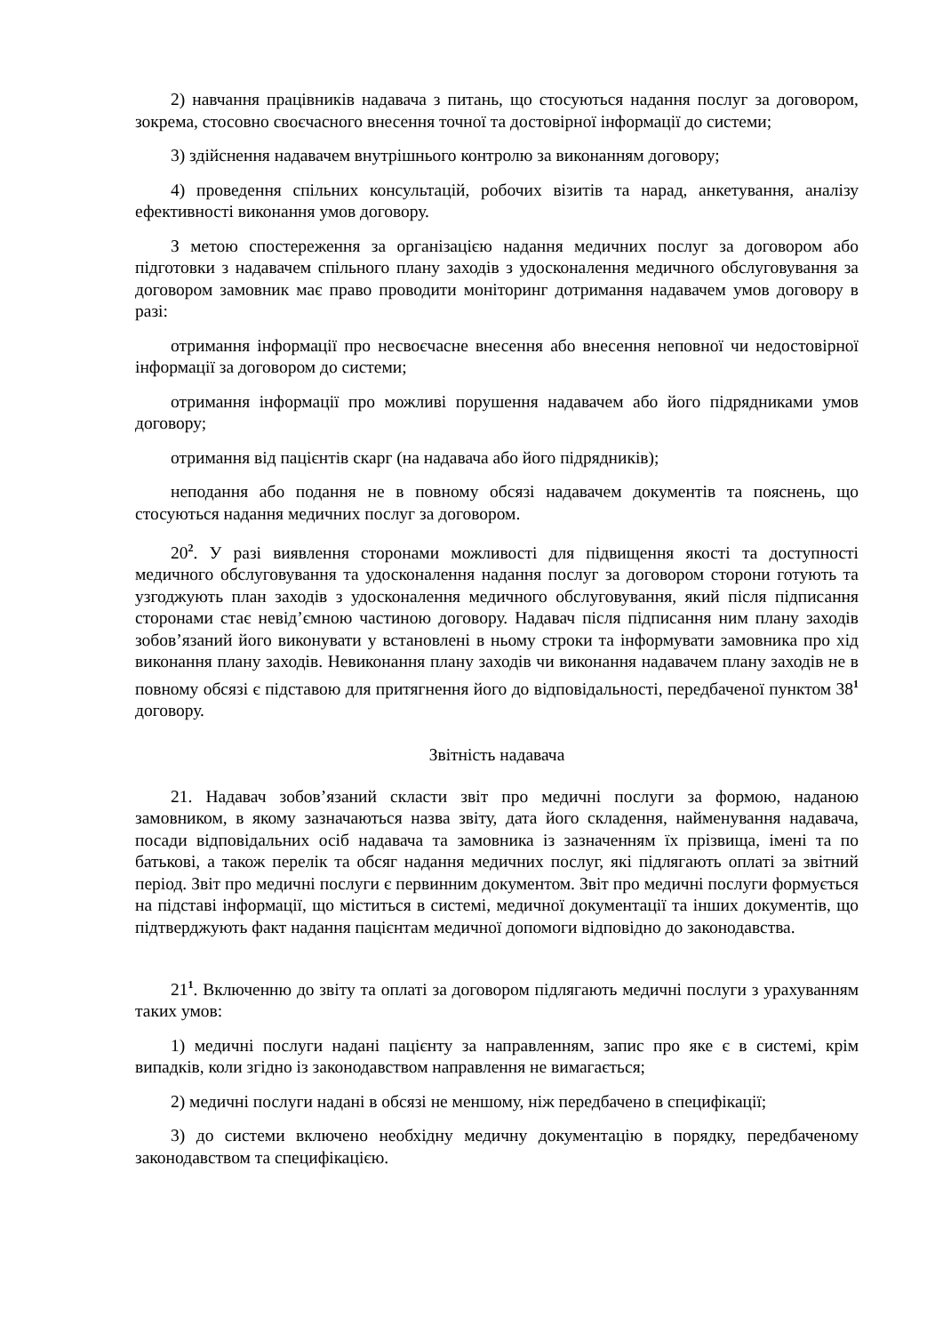2) навчання працівників надавача з питань, що стосуються надання послуг за договором, зокрема, стосовно своєчасного внесення точної та достовірної інформації до системи;
3) здійснення надавачем внутрішнього контролю за виконанням договору;
4) проведення спільних консультацій, робочих візитів та нарад, анкетування, аналізу ефективності виконання умов договору.
З метою спостереження за організацією надання медичних послуг за договором або підготовки з надавачем спільного плану заходів з удосконалення медичного обслуговування за договором замовник має право проводити моніторинг дотримання надавачем умов договору в разі:
отримання інформації про несвоєчасне внесення або внесення неповної чи недостовірної інформації за договором до системи;
отримання інформації про можливі порушення надавачем або його підрядниками умов договору;
отримання від пацієнтів скарг (на надавача або його підрядників);
неподання або подання не в повному обсязі надавачем документів та пояснень, що стосуються надання медичних послуг за договором.
20<sup>2</sup>. У разі виявлення сторонами можливості для підвищення якості та доступності медичного обслуговування та удосконалення надання послуг за договором сторони готують та узгоджують план заходів з удосконалення медичного обслуговування, який після підписання сторонами стає невід’ємною частиною договору. Надавач після підписання ним плану заходів зобов’язаний його виконувати у встановлені в ньому строки та інформувати замовника про хід виконання плану заходів. Невиконання плану заходів чи виконання надавачем плану заходів не в повному обсязі є підставою для притягнення його до відповідальності, передбаченої пунктом 38<sup>1</sup> договору.
Звітність надавача
21. Надавач зобов’язаний скласти звіт про медичні послуги за формою, наданою замовником, в якому зазначаються назва звіту, дата його складення, найменування надавача, посади відповідальних осіб надавача та замовника із зазначенням їх прізвища, імені та по батькові, а також перелік та обсяг надання медичних послуг, які підлягають оплаті за звітний період. Звіт про медичні послуги є первинним документом. Звіт про медичні послуги формується на підставі інформації, що міститься в системі, медичної документації та інших документів, що підтверджують факт надання пацієнтам медичної допомоги відповідно до законодавства.
21<sup>1</sup>. Включенню до звіту та оплаті за договором підлягають медичні послуги з урахуванням таких умов:
1) медичні послуги надані пацієнту за направленням, запис про яке є в системі, крім випадків, коли згідно із законодавством направлення не вимагається;
2) медичні послуги надані в обсязі не меншому, ніж передбачено в специфікації;
3) до системи включено необхідну медичну документацію в порядку, передбаченому законодавством та специфікацією.